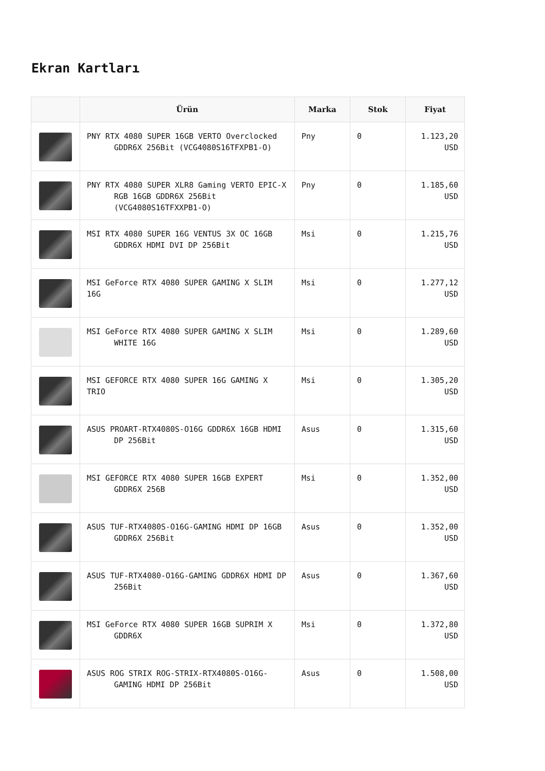Ekran Kartları
| | Ürün | Marka | Stok | Fiyat |
| --- | --- | --- | --- | --- |
| | PNY RTX 4080 SUPER 16GB VERTO Overclocked GDDR6X 256Bit (VCG4080S16TFXPB1-O) | Pny | 0 | 1.123,20 USD |
| | PNY RTX 4080 SUPER XLR8 Gaming VERTO EPIC-X RGB 16GB GDDR6X 256Bit (VCG4080S16TFXXPB1-O) | Pny | 0 | 1.185,60 USD |
| | MSI RTX 4080 SUPER 16G VENTUS 3X OC 16GB GDDR6X HDMI DVI DP 256Bit | Msi | 0 | 1.215,76 USD |
| | MSI GeForce RTX 4080 SUPER GAMING X SLIM 16G | Msi | 0 | 1.277,12 USD |
| | MSI GeForce RTX 4080 SUPER GAMING X SLIM WHITE 16G | Msi | 0 | 1.289,60 USD |
| | MSI GEFORCE RTX 4080 SUPER 16G GAMING X TRIO | Msi | 0 | 1.305,20 USD |
| | ASUS PROART-RTX4080S-O16G GDDR6X 16GB HDMI DP 256Bit | Asus | 0 | 1.315,60 USD |
| | MSI GEFORCE RTX 4080 SUPER 16GB EXPERT GDDR6X 256B | Msi | 0 | 1.352,00 USD |
| | ASUS TUF-RTX4080S-O16G-GAMING HDMI DP 16GB GDDR6X 256Bit | Asus | 0 | 1.352,00 USD |
| | ASUS TUF-RTX4080-O16G-GAMING GDDR6X HDMI DP 256Bit | Asus | 0 | 1.367,60 USD |
| | MSI GeForce RTX 4080 SUPER 16GB SUPRIM X GDDR6X | Msi | 0 | 1.372,80 USD |
| | ASUS ROG STRIX ROG-STRIX-RTX4080S-O16G- GAMING HDMI DP 256Bit | Asus | 0 | 1.508,00 USD |